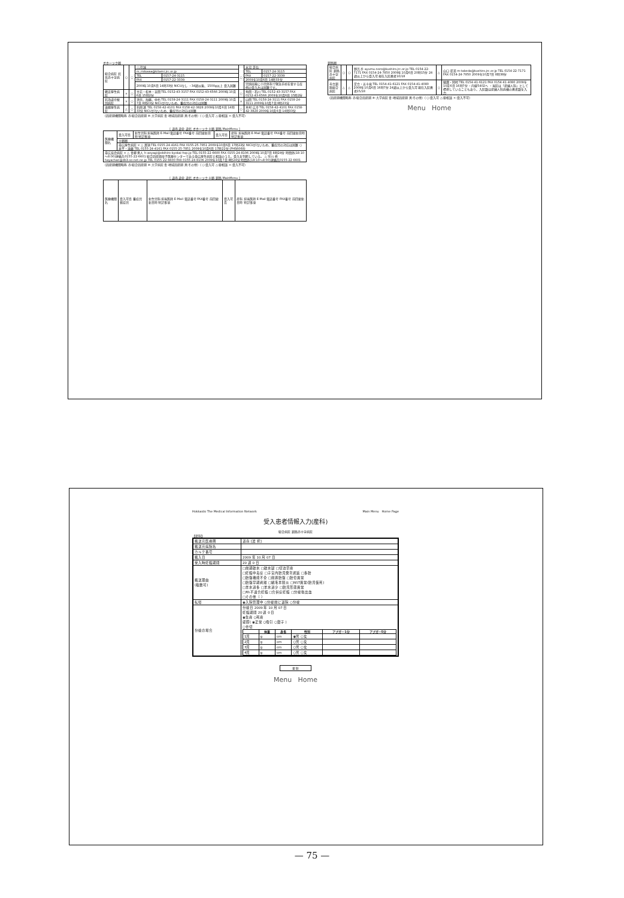オホーツク圏
| 総合病院 北見赤十字病院 | ○ | ○ | 三河 誠 | | ○ | 水沼 正弘 | |
| | | | m_mikawa@kitami.jrc.or.jp | | | TEL | 0157-24-3115 |
| | | | TEL | 0157-24-3115 | | FAX | 0157-22-3339 |
| | | | FAX | 0157-22-3339 | | 2009年10月6日 14時33分 | |
| | | | 2009年10月6日 14時33分 NICUなし ・34週以後、1500g以上 受入困難 | | | 児頭出後に小児外科で緊急手術を要する症例の受入れは困難です。 | |
| 網走厚生病院 | × | ○ | 立花・松本・吉田 TEL 0152-43-3157 FAX 0152-43-6566 2009年10月6日 15時2分 | | ○ | 角田・石川 TEL 0152-43-3157 FAX 0152-43-6566 2009年10月6日 15時2分 | |
| 北海道立紋別病院 | × | ○ | 須貝、加藤、中右 TEL 0158-24-3111 FAX 0158-24-3111 2009年10月7日 8時23分 NICUがないため、重症児の対応は困難 | | × | 山田 TEL 0158-24-3111 FAX 0158-24-3111 2009年10月7日 8時23分 | |
| 遠軽厚生病院 | △ | ○ | 石田 透 TEL 0158-42-4101 FAX 0158-42-3828 2009年10月6日 14時33分 NICUがないため、重症児の対応は困難 | | ○ | 木村 広幸 TEL 0158-42-4101 FAX 0158-42-3828 2009年10月6日 14時33分 | |
（周産期機関略称 赤:総合周産期 ※:大学病院 青:地域周産期 黒:その他）（○:受入可 △:要相談 ×:受入不可）
[ 道南 道央 道北 オホーツク 十勝 釧路 MainMenu ]
| 医療機関名 | 受入可否 | 新生児科 担当医師 E-Mail 電話番号 FAX番号 前回更新日時 特記事項 | 受入可否 | 産科 担当医師 E-Mail 電話番号 FAX番号 前回更新日時 特記事項 |
| | 十勝圏 | | | |
| | 帯広厚生病院 × △ 那須 TEL 0155-24-4161 FAX 0155-25-7851 2009年10月6日 17時22分 NICUがないため、重症児の対応は困難 ○ 井平・遠藤 TEL 0155-24-4161 FAX 0155-25-7851 2009年10月6日 17時22分 (PHS6068) | | | |
| 帯広協会病院 × △ 青柳 勇人 h-aoyagi@obihiro-kyokai-hsp.jp TEL 0155-22-6600 FAX 0155-24-8106 2009年10月7日 8時24分 時間外(18:10～8:00)連絡先0155-22-6601 総合周産期母子医療センターである帯広厚生病院と相談のうえ、受入を判断している。 △ 早川 修 hayachan@db3.so-net.ne.jp TEL 0155-22-6600 FAX 0155-24-8106 2009年10月7日 8時24分 時間外(18:10～8:00)連絡先0155-22-6601 | | | | |
（周産期機関略称 赤:総合周産期 ※:大学病院 青:地域周産期 黒:その他）（○:受入可 △:要相談 ×:受入不可）
[ 道南 道央 道北 オホーツク 十勝 釧路 MainMenu ]
| 医療機関名 | 受入可否 重症児 軽症児 | 新生児科 担当医師 E-Mail 電話番号 FAX番号 前回更新日時 特記事項 | 受入可否 | 産科 担当医師 E-Mail 電話番号 FAX番号 前回更新日時 特記事項 |
釧路圏
| 総合病院 釧路赤十字病院 | ○ | ○ | 野呂 歩 ayumu.noro@kushiro.jrc.or.jp TEL 0154-22-7171 FAX 0154-24-7850 2009年10月6日 20時15分 24週以上から受入可 現在入院患者10/18 | △ | 山口 辰美 m-takeda@kushiro.jrc.or.jp TEL 0154-22-7171 FAX 0154-24-7850 2009年10月7日 8時38分 |
| 市立釧路総合病院 | △ | △ | 足立・五十嵐 TEL 0154-41-6121 FAX 0154-41-4080 2009年10月6日 16時7分 24週以上から受入可 現在入院患者15/18 | ○ | 細畑・岡村 TEL 0154-41-6121 FAX 0154-41-4080 2009年10月6日 16時7分 ・内線5402へ ・当院は「産婦人科」として標榜していることもあり、入院数は産婦人科病棟の患者数を入力 |
（周産期機関略称 赤:総合周産期 ※:大学病院 青:地域周産期 黒:その他）（○:受入可 △:要相談 ×:受入不可）
Menu Home
Hokkaido The Medical Information Network Main Menu Home Page
受入患者情報入力(産科)
総合病院 釧路赤十字病院
【産科】
| 搬送元医療圏 | 道南 [選 択] |
| 搬送元病院名 | |
| カルテ番号 | |
| 搬入日 | 2009 年 10 月 07 日 |
| 受入時妊娠期間 | 20 週 0 日 |
| 搬送理由 (複数可) | □前期破水 □破水疑 □切迫早産 □妊娠中毒症 □子宮内胎児発育遅延 □多胎 □胎盤機能不全 □前置胎盤 □胎位異常 □胎盤早期剥離 □絨毛羊膜炎 □NST異常(胎児仮死) □羊水過多 □羊水過少 □胎児形態異常 □Rh不適合妊娠 □合併症妊娠 □分娩後出血 □その他（ ） |
| 転帰 | ◉入院管理中 ○分娩前に退院 ○分娩 |
| 分娩の場合 | 分娩日 2009 年 10 月 07 日 妊娠期間 20 週 0 日 ◉生産 ○死産 経膣( ◉正常 ○吸引 ○鉗子 ) ○帝切 / / 体重 / 身長 / 性別 / アプガー1分 / アプガー5分 / / --- / --- / --- / --- / --- / --- / / 1児 / g / cm / ◉男 ○女 / / / / 2児 / g / cm / ○男 ○女 / / / / 3児 / g / cm / ○男 ○女 / / / / 4児 / g / cm / ○男 ○女 / / / |
更 新
Menu Home
— 75 —